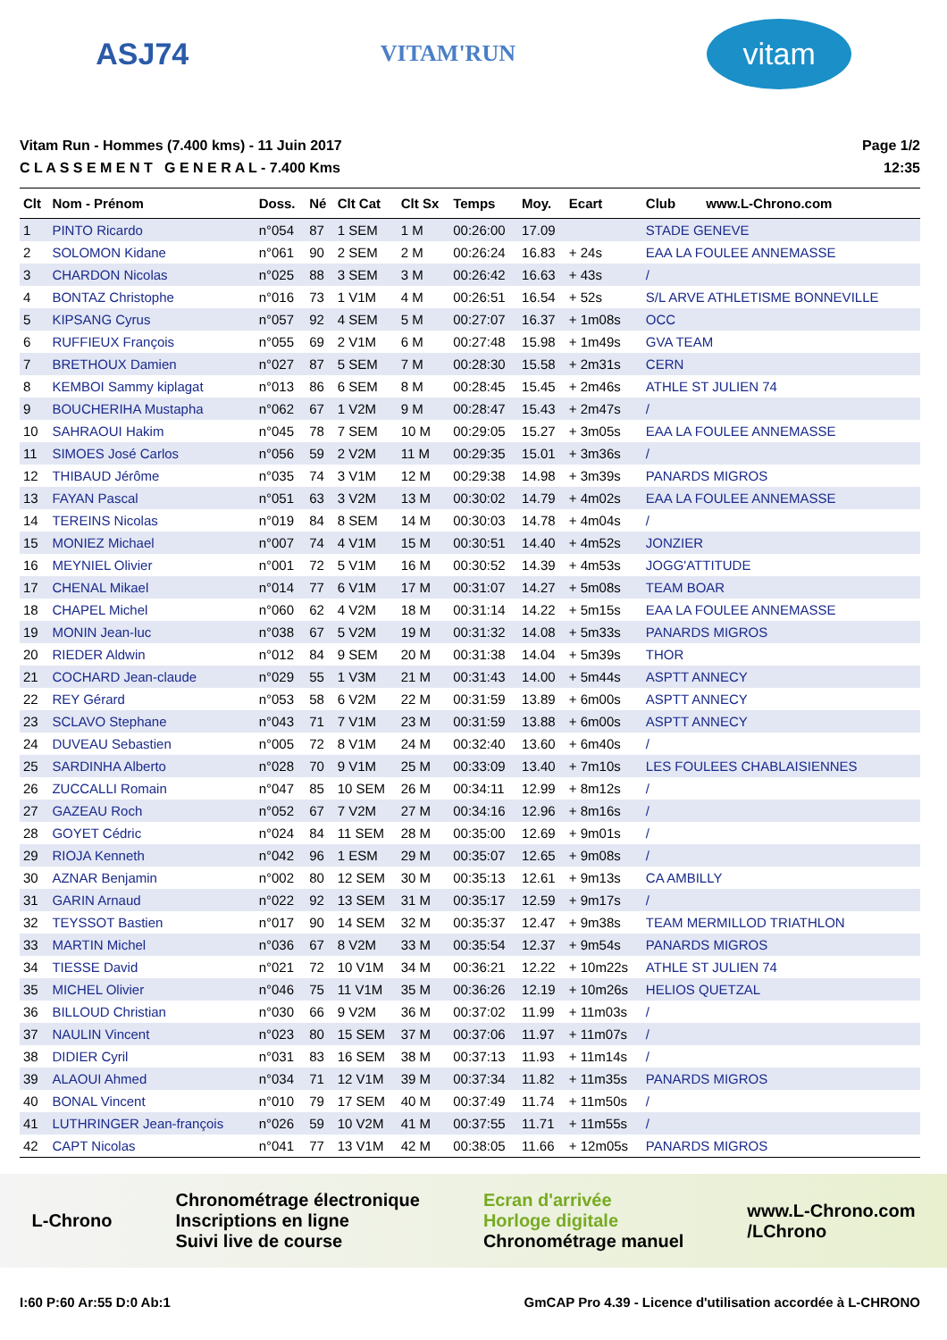ASJ74 VITAM'RUN vitam
Vitam Run - Hommes (7.400 kms) - 11 Juin 2017
C L A S S E M E N T G E N E R A L - 7.400 Kms
Page 1/2
12:35
| Clt | Nom - Prénom | Doss. | Né | Clt Cat | Clt Sx | Temps | Moy. | Ecart | Club | www.L-Chrono.com |
| --- | --- | --- | --- | --- | --- | --- | --- | --- | --- | --- |
| 1 | PINTO Ricardo | n°054 | 87 | 1 SEM | 1 M | 00:26:00 | 17.09 | | STADE GENEVE | |
| 2 | SOLOMON Kidane | n°061 | 90 | 2 SEM | 2 M | 00:26:24 | 16.83 | + 24s | EAA LA FOULEE ANNEMASSE | |
| 3 | CHARDON Nicolas | n°025 | 88 | 3 SEM | 3 M | 00:26:42 | 16.63 | + 43s | / | |
| 4 | BONTAZ Christophe | n°016 | 73 | 1 V1M | 4 M | 00:26:51 | 16.54 | + 52s | S/L ARVE ATHLETISME BONNEVILLE | |
| 5 | KIPSANG Cyrus | n°057 | 92 | 4 SEM | 5 M | 00:27:07 | 16.37 | + 1m08s | OCC | |
| 6 | RUFFIEUX François | n°055 | 69 | 2 V1M | 6 M | 00:27:48 | 15.98 | + 1m49s | GVA TEAM | |
| 7 | BRETHOUX Damien | n°027 | 87 | 5 SEM | 7 M | 00:28:30 | 15.58 | + 2m31s | CERN | |
| 8 | KEMBOI Sammy kiplagat | n°013 | 86 | 6 SEM | 8 M | 00:28:45 | 15.45 | + 2m46s | ATHLE ST JULIEN 74 | |
| 9 | BOUCHERIHA Mustapha | n°062 | 67 | 1 V2M | 9 M | 00:28:47 | 15.43 | + 2m47s | / | |
| 10 | SAHRAOUI Hakim | n°045 | 78 | 7 SEM | 10 M | 00:29:05 | 15.27 | + 3m05s | EAA LA FOULEE ANNEMASSE | |
| 11 | SIMOES José Carlos | n°056 | 59 | 2 V2M | 11 M | 00:29:35 | 15.01 | + 3m36s | / | |
| 12 | THIBAUD Jérôme | n°035 | 74 | 3 V1M | 12 M | 00:29:38 | 14.98 | + 3m39s | PANARDS MIGROS | |
| 13 | FAYAN Pascal | n°051 | 63 | 3 V2M | 13 M | 00:30:02 | 14.79 | + 4m02s | EAA LA FOULEE ANNEMASSE | |
| 14 | TEREINS Nicolas | n°019 | 84 | 8 SEM | 14 M | 00:30:03 | 14.78 | + 4m04s | / | |
| 15 | MONIEZ Michael | n°007 | 74 | 4 V1M | 15 M | 00:30:51 | 14.40 | + 4m52s | JONZIER | |
| 16 | MEYNIEL Olivier | n°001 | 72 | 5 V1M | 16 M | 00:30:52 | 14.39 | + 4m53s | JOGG'ATTITUDE | |
| 17 | CHENAL Mikael | n°014 | 77 | 6 V1M | 17 M | 00:31:07 | 14.27 | + 5m08s | TEAM BOAR | |
| 18 | CHAPEL Michel | n°060 | 62 | 4 V2M | 18 M | 00:31:14 | 14.22 | + 5m15s | EAA LA FOULEE ANNEMASSE | |
| 19 | MONIN Jean-luc | n°038 | 67 | 5 V2M | 19 M | 00:31:32 | 14.08 | + 5m33s | PANARDS MIGROS | |
| 20 | RIEDER Aldwin | n°012 | 84 | 9 SEM | 20 M | 00:31:38 | 14.04 | + 5m39s | THOR | |
| 21 | COCHARD Jean-claude | n°029 | 55 | 1 V3M | 21 M | 00:31:43 | 14.00 | + 5m44s | ASPTT ANNECY | |
| 22 | REY Gérard | n°053 | 58 | 6 V2M | 22 M | 00:31:59 | 13.89 | + 6m00s | ASPTT ANNECY | |
| 23 | SCLAVO Stephane | n°043 | 71 | 7 V1M | 23 M | 00:31:59 | 13.88 | + 6m00s | ASPTT ANNECY | |
| 24 | DUVEAU Sebastien | n°005 | 72 | 8 V1M | 24 M | 00:32:40 | 13.60 | + 6m40s | / | |
| 25 | SARDINHA Alberto | n°028 | 70 | 9 V1M | 25 M | 00:33:09 | 13.40 | + 7m10s | LES FOULEES CHABLAISIENNES | |
| 26 | ZUCCALLI Romain | n°047 | 85 | 10 SEM | 26 M | 00:34:11 | 12.99 | + 8m12s | / | |
| 27 | GAZEAU Roch | n°052 | 67 | 7 V2M | 27 M | 00:34:16 | 12.96 | + 8m16s | / | |
| 28 | GOYET Cédric | n°024 | 84 | 11 SEM | 28 M | 00:35:00 | 12.69 | + 9m01s | / | |
| 29 | RIOJA Kenneth | n°042 | 96 | 1 ESM | 29 M | 00:35:07 | 12.65 | + 9m08s | / | |
| 30 | AZNAR Benjamin | n°002 | 80 | 12 SEM | 30 M | 00:35:13 | 12.61 | + 9m13s | CA AMBILLY | |
| 31 | GARIN Arnaud | n°022 | 92 | 13 SEM | 31 M | 00:35:17 | 12.59 | + 9m17s | / | |
| 32 | TEYSSOT Bastien | n°017 | 90 | 14 SEM | 32 M | 00:35:37 | 12.47 | + 9m38s | TEAM MERMILLOD TRIATHLON | |
| 33 | MARTIN Michel | n°036 | 67 | 8 V2M | 33 M | 00:35:54 | 12.37 | + 9m54s | PANARDS MIGROS | |
| 34 | TIESSE David | n°021 | 72 | 10 V1M | 34 M | 00:36:21 | 12.22 | + 10m22s | ATHLE ST JULIEN 74 | |
| 35 | MICHEL Olivier | n°046 | 75 | 11 V1M | 35 M | 00:36:26 | 12.19 | + 10m26s | HELIOS QUETZAL | |
| 36 | BILLOUD Christian | n°030 | 66 | 9 V2M | 36 M | 00:37:02 | 11.99 | + 11m03s | / | |
| 37 | NAULIN Vincent | n°023 | 80 | 15 SEM | 37 M | 00:37:06 | 11.97 | + 11m07s | / | |
| 38 | DIDIER Cyril | n°031 | 83 | 16 SEM | 38 M | 00:37:13 | 11.93 | + 11m14s | / | |
| 39 | ALAOUI Ahmed | n°034 | 71 | 12 V1M | 39 M | 00:37:34 | 11.82 | + 11m35s | PANARDS MIGROS | |
| 40 | BONAL Vincent | n°010 | 79 | 17 SEM | 40 M | 00:37:49 | 11.74 | + 11m50s | / | |
| 41 | LUTHRINGER Jean-françois | n°026 | 59 | 10 V2M | 41 M | 00:37:55 | 11.71 | + 11m55s | / | |
| 42 | CAPT Nicolas | n°041 | 77 | 13 V1M | 42 M | 00:38:05 | 11.66 | + 12m05s | PANARDS MIGROS | |
L-Chrono Chronométrage électronique
Inscriptions en ligne
Suivi live de course Ecran d'arrivée
Horloge digitale
Chronométrage manuel www.L-Chrono.com
/LChrono
I:60 P:60 Ar:55 D:0 Ab:1 GmCAP Pro 4.39 - Licence d'utilisation accordée à L-CHRONO